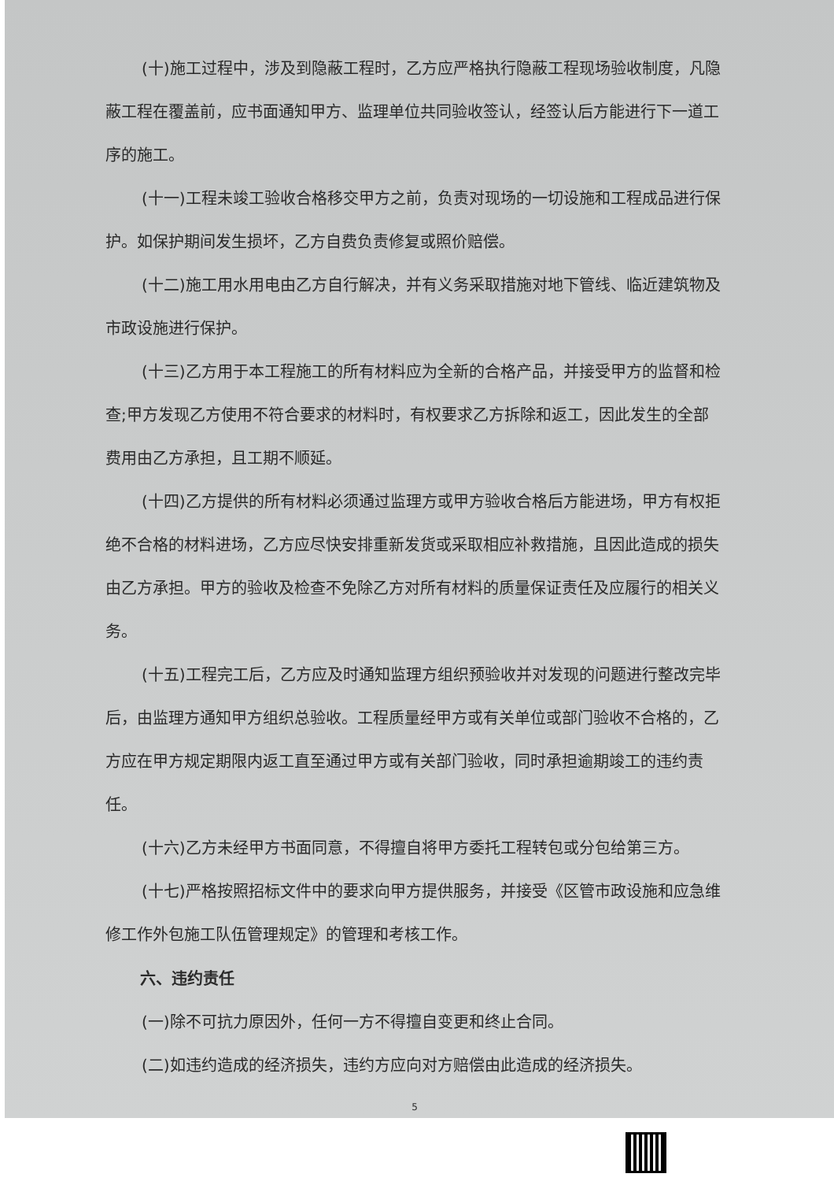(十)施工过程中，涉及到隐蔽工程时，乙方应严格执行隐蔽工程现场验收制度，凡隐蔽工程在覆盖前，应书面通知甲方、监理单位共同验收签认，经签认后方能进行下一道工序的施工。
(十一)工程未竣工验收合格移交甲方之前，负责对现场的一切设施和工程成品进行保护。如保护期间发生损坏，乙方自费负责修复或照价赔偿。
(十二)施工用水用电由乙方自行解决，并有义务采取措施对地下管线、临近建筑物及市政设施进行保护。
(十三)乙方用于本工程施工的所有材料应为全新的合格产品，并接受甲方的监督和检查;甲方发现乙方使用不符合要求的材料时，有权要求乙方拆除和返工，因此发生的全部费用由乙方承担，且工期不顺延。
(十四)乙方提供的所有材料必须通过监理方或甲方验收合格后方能进场，甲方有权拒绝不合格的材料进场，乙方应尽快安排重新发货或采取相应补救措施，且因此造成的损失由乙方承担。甲方的验收及检查不免除乙方对所有材料的质量保证责任及应履行的相关义务。
(十五)工程完工后，乙方应及时通知监理方组织预验收并对发现的问题进行整改完毕后，由监理方通知甲方组织总验收。工程质量经甲方或有关单位或部门验收不合格的，乙方应在甲方规定期限内返工直至通过甲方或有关部门验收，同时承担逾期竣工的违约责任。
(十六)乙方未经甲方书面同意，不得擅自将甲方委托工程转包或分包给第三方。
(十七)严格按照招标文件中的要求向甲方提供服务，并接受《区管市政设施和应急维修工作外包施工队伍管理规定》的管理和考核工作。
六、违约责任
(一)除不可抗力原因外，任何一方不得擅自变更和终止合同。
(二)如违约造成的经济损失，违约方应向对方赔偿由此造成的经济损失。
5